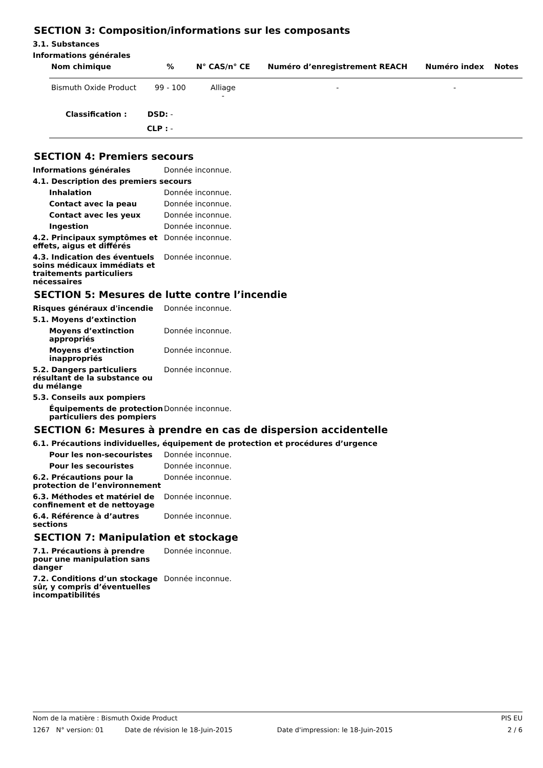SECTION 3: Composition/informations sur les composants
3.1. Substances
Informations générales
| Nom chimique | % | N° CAS/n° CE | Numéro d’enregistrement REACH | Numéro index | Notes |
| --- | --- | --- | --- | --- | --- |
| Bismuth Oxide Product | 99 - 100 | Alliage - | - | - | |
| Classification : DSD: - CLP : - | | | | | |
SECTION 4: Premiers secours
Informations générales Donnée inconnue.
4.1. Description des premiers secours
Inhalation Donnée inconnue.
Contact avec la peau Donnée inconnue.
Contact avec les yeux Donnée inconnue.
Ingestion Donnée inconnue.
4.2. Principaux symptômes et effets, aigus et différés
Donnée inconnue.
4.3. Indication des éventuels soins médicaux immédiats et traitements particuliers nécessaires
Donnée inconnue.
SECTION 5: Mesures de lutte contre l’incendie
Risques généraux d'incendie Donnée inconnue.
5.1. Moyens d’extinction
Moyens d’extinction appropriés
Donnée inconnue.
Moyens d’extinction inappropriés
Donnée inconnue.
5.2. Dangers particuliers résultant de la substance ou du mélange
Donnée inconnue.
5.3. Conseils aux pompiers
Équipements de protection particuliers des pompiers
Donnée inconnue.
SECTION 6: Mesures à prendre en cas de dispersion accidentelle
6.1. Précautions individuelles, équipement de protection et procédures d’urgence
Pour les non-secouristes Donnée inconnue.
Pour les secouristes Donnée inconnue.
6.2. Précautions pour la protection de l’environnement
Donnée inconnue.
6.3. Méthodes et matériel de confinement et de nettoyage
Donnée inconnue.
6.4. Référence à d’autres sections
Donnée inconnue.
SECTION 7: Manipulation et stockage
7.1. Précautions à prendre pour une manipulation sans danger
Donnée inconnue.
7.2. Conditions d’un stockage sûr, y compris d’éventuelles incompatibilités
Donnée inconnue.
Nom de la matière : Bismuth Oxide Product PIS EU
1267 N° version: 01 Date de révision le 18-Juin-2015 Date d'impression: le 18-Juin-2015 2 / 6